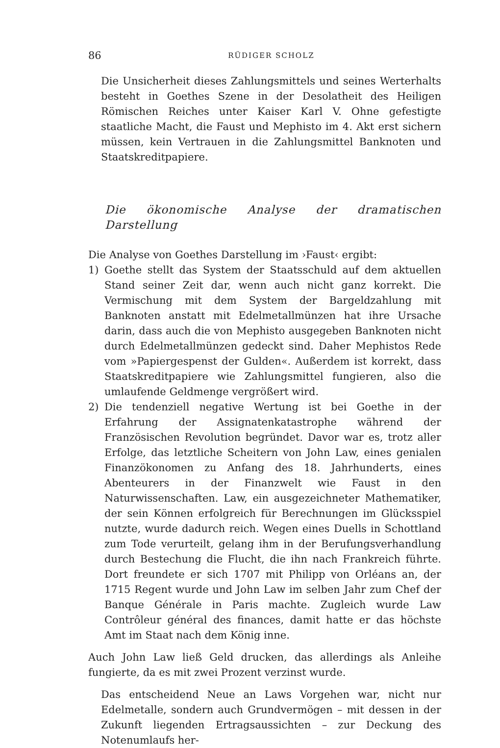86
RÜDIGER SCHOLZ
Die Unsicherheit dieses Zahlungsmittels und seines Werterhalts besteht in Goethes Szene in der Desolatheit des Heiligen Römischen Reiches unter Kaiser Karl V. Ohne gefestigte staatliche Macht, die Faust und Mephisto im 4. Akt erst sichern müssen, kein Vertrauen in die Zahlungsmittel Banknoten und Staatskreditpapiere.
Die ökonomische Analyse der dramatischen Darstellung
Die Analyse von Goethes Darstellung im ›Faust‹ ergibt:
1) Goethe stellt das System der Staatsschuld auf dem aktuellen Stand seiner Zeit dar, wenn auch nicht ganz korrekt. Die Vermischung mit dem System der Bargeldzahlung mit Banknoten anstatt mit Edelmetallmünzen hat ihre Ursache darin, dass auch die von Mephisto ausgegeben Banknoten nicht durch Edelmetallmünzen gedeckt sind. Daher Mephistos Rede vom »Papiergespenst der Gulden«. Außerdem ist korrekt, dass Staatskreditpapiere wie Zahlungsmittel fungieren, also die umlaufende Geldmenge vergrößert wird.
2) Die tendenziell negative Wertung ist bei Goethe in der Erfahrung der Assignatenkatastrophe während der Französischen Revolution begründet. Davor war es, trotz aller Erfolge, das letztliche Scheitern von John Law, eines genialen Finanzökonomen zu Anfang des 18. Jahrhunderts, eines Abenteurers in der Finanzwelt wie Faust in den Naturwissenschaften. Law, ein ausgezeichneter Mathematiker, der sein Können erfolgreich für Berechnungen im Glücksspiel nutzte, wurde dadurch reich. Wegen eines Duells in Schottland zum Tode verurteilt, gelang ihm in der Berufungsverhandlung durch Bestechung die Flucht, die ihn nach Frankreich führte. Dort freundete er sich 1707 mit Philipp von Orléans an, der 1715 Regent wurde und John Law im selben Jahr zum Chef der Banque Générale in Paris machte. Zugleich wurde Law Contrôleur général des finances, damit hatte er das höchste Amt im Staat nach dem König inne.
Auch John Law ließ Geld drucken, das allerdings als Anleihe fungierte, da es mit zwei Prozent verzinst wurde.
Das entscheidend Neue an Laws Vorgehen war, nicht nur Edelmetalle, sondern auch Grundvermögen – mit dessen in der Zukunft liegenden Ertragsaussichten – zur Deckung des Notenumlaufs her-